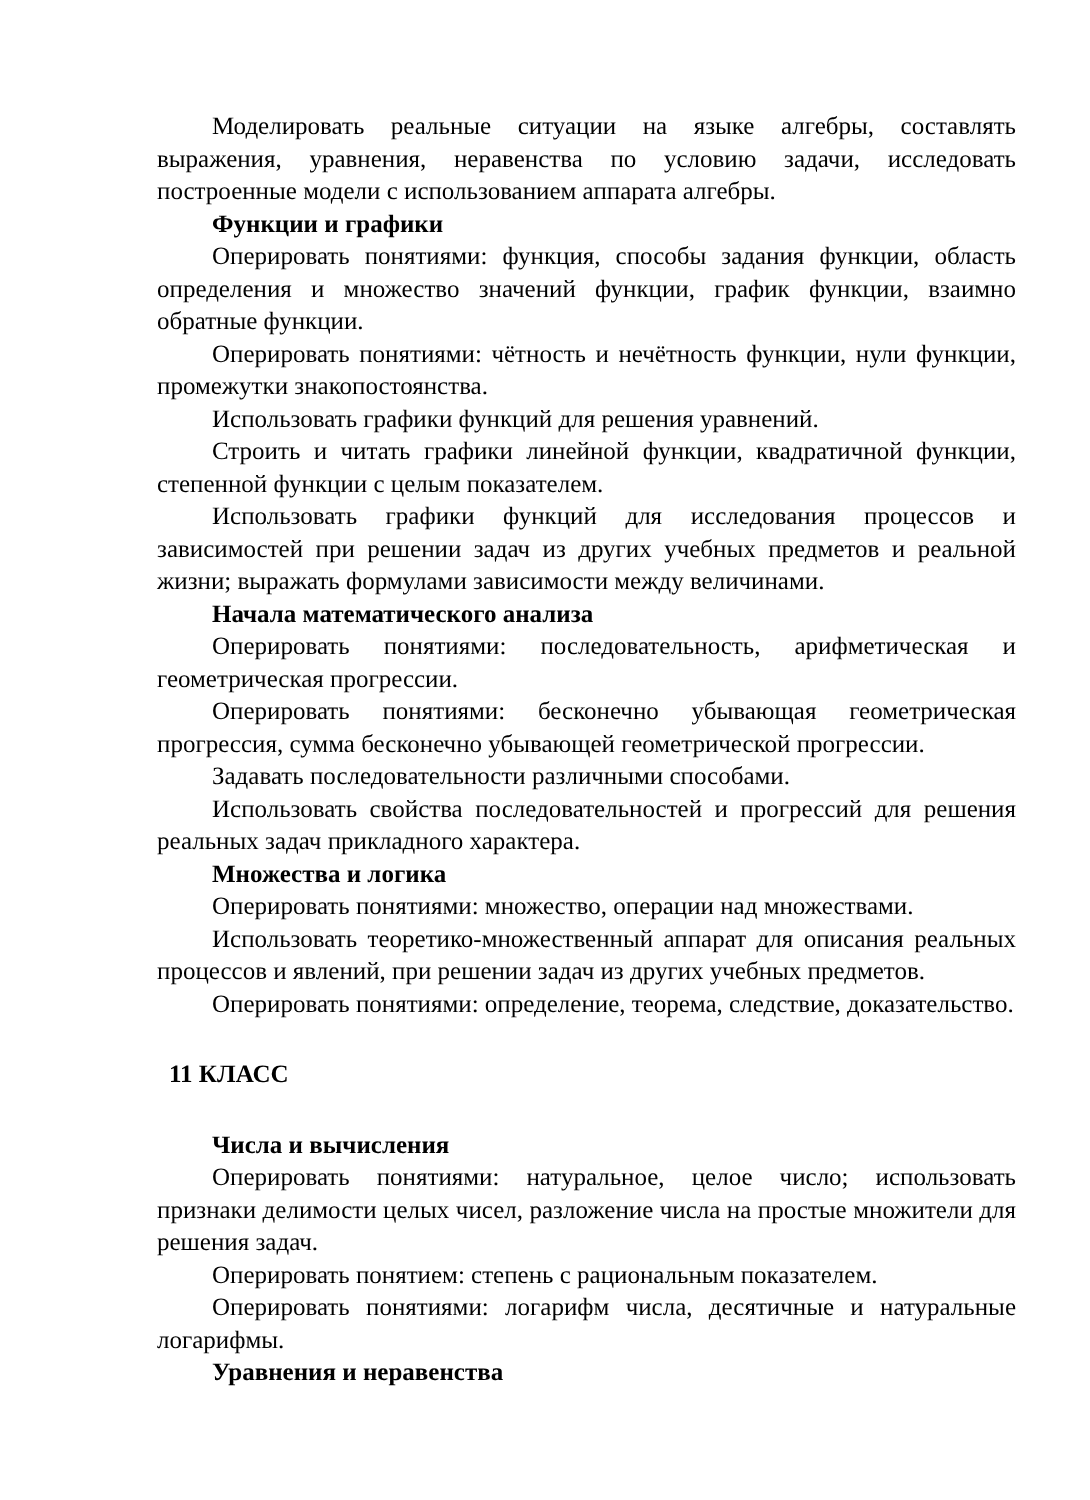Моделировать реальные ситуации на языке алгебры, составлять выражения, уравнения, неравенства по условию задачи, исследовать построенные модели с использованием аппарата алгебры.
Функции и графики
Оперировать понятиями: функция, способы задания функции, область определения и множество значений функции, график функции, взаимно обратные функции.
Оперировать понятиями: чётность и нечётность функции, нули функции, промежутки знакопостоянства.
Использовать графики функций для решения уравнений.
Строить и читать графики линейной функции, квадратичной функции, степенной функции с целым показателем.
Использовать графики функций для исследования процессов и зависимостей при решении задач из других учебных предметов и реальной жизни; выражать формулами зависимости между величинами.
Начала математического анализа
Оперировать понятиями: последовательность, арифметическая и геометрическая прогрессии.
Оперировать понятиями: бесконечно убывающая геометрическая прогрессия, сумма бесконечно убывающей геометрической прогрессии.
Задавать последовательности различными способами.
Использовать свойства последовательностей и прогрессий для решения реальных задач прикладного характера.
Множества и логика
Оперировать понятиями: множество, операции над множествами.
Использовать теоретико-множественный аппарат для описания реальных процессов и явлений, при решении задач из других учебных предметов.
Оперировать понятиями: определение, теорема, следствие, доказательство.
11 КЛАСС
Числа и вычисления
Оперировать понятиями: натуральное, целое число; использовать признаки делимости целых чисел, разложение числа на простые множители для решения задач.
Оперировать понятием: степень с рациональным показателем.
Оперировать понятиями: логарифм числа, десятичные и натуральные логарифмы.
Уравнения и неравенства